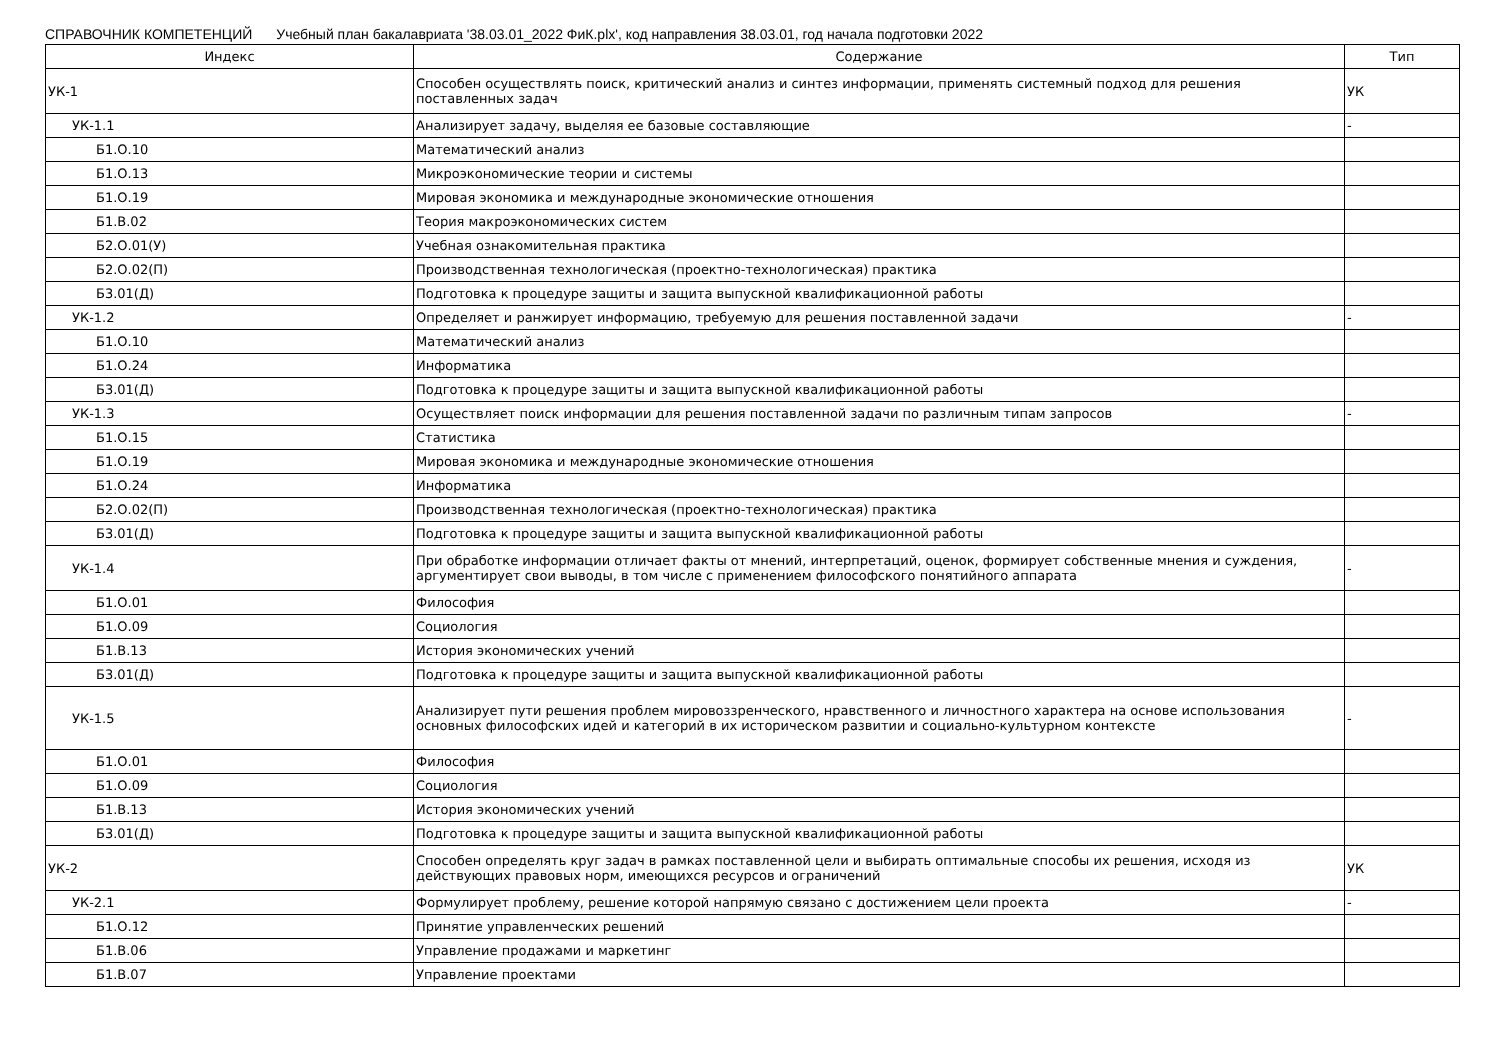СПРАВОЧНИК КОМПЕТЕНЦИЙ Учебный план бакалавриата '38.03.01_2022 ФиК.plx', код направления 38.03.01, год начала подготовки 2022
| Индекс | Содержание | Тип |
| --- | --- | --- |
| УК-1 | Способен осуществлять поиск, критический анализ и синтез информации, применять системный подход для решения поставленных задач | УК |
| УК-1.1 | Анализирует задачу, выделяя ее базовые составляющие | - |
| Б1.О.10 | Математический анализ | |
| Б1.О.13 | Микроэкономические теории и системы | |
| Б1.О.19 | Мировая экономика и международные экономические отношения | |
| Б1.В.02 | Теория макроэкономических систем | |
| Б2.О.01(У) | Учебная ознакомительная практика | |
| Б2.О.02(П) | Производственная технологическая (проектно-технологическая) практика | |
| Б3.01(Д) | Подготовка к процедуре защиты и защита выпускной квалификационной работы | |
| УК-1.2 | Определяет и ранжирует информацию, требуемую для решения поставленной задачи | - |
| Б1.О.10 | Математический анализ | |
| Б1.О.24 | Информатика | |
| Б3.01(Д) | Подготовка к процедуре защиты и защита выпускной квалификационной работы | |
| УК-1.3 | Осуществляет поиск информации для решения поставленной задачи по различным типам запросов | - |
| Б1.О.15 | Статистика | |
| Б1.О.19 | Мировая экономика и международные экономические отношения | |
| Б1.О.24 | Информатика | |
| Б2.О.02(П) | Производственная технологическая (проектно-технологическая) практика | |
| Б3.01(Д) | Подготовка к процедуре защиты и защита выпускной квалификационной работы | |
| УК-1.4 | При обработке информации отличает факты от мнений, интерпретаций, оценок, формирует собственные мнения и суждения, аргументирует свои выводы, в том числе с применением философского понятийного аппарата | - |
| Б1.О.01 | Философия | |
| Б1.О.09 | Социология | |
| Б1.В.13 | История экономических учений | |
| Б3.01(Д) | Подготовка к процедуре защиты и защита выпускной квалификационной работы | |
| УК-1.5 | Анализирует пути решения проблем мировоззренческого, нравственного и личностного характера на основе использования основных философских идей и категорий в их историческом развитии и социально-культурном контексте | - |
| Б1.О.01 | Философия | |
| Б1.О.09 | Социология | |
| Б1.В.13 | История экономических учений | |
| Б3.01(Д) | Подготовка к процедуре защиты и защита выпускной квалификационной работы | |
| УК-2 | Способен определять круг задач в рамках поставленной цели и выбирать оптимальные способы их решения, исходя из действующих правовых норм, имеющихся ресурсов и ограничений | УК |
| УК-2.1 | Формулирует проблему, решение которой напрямую связано с достижением цели проекта | - |
| Б1.О.12 | Принятие управленческих решений | |
| Б1.В.06 | Управление продажами и маркетинг | |
| Б1.В.07 | Управление проектами | |